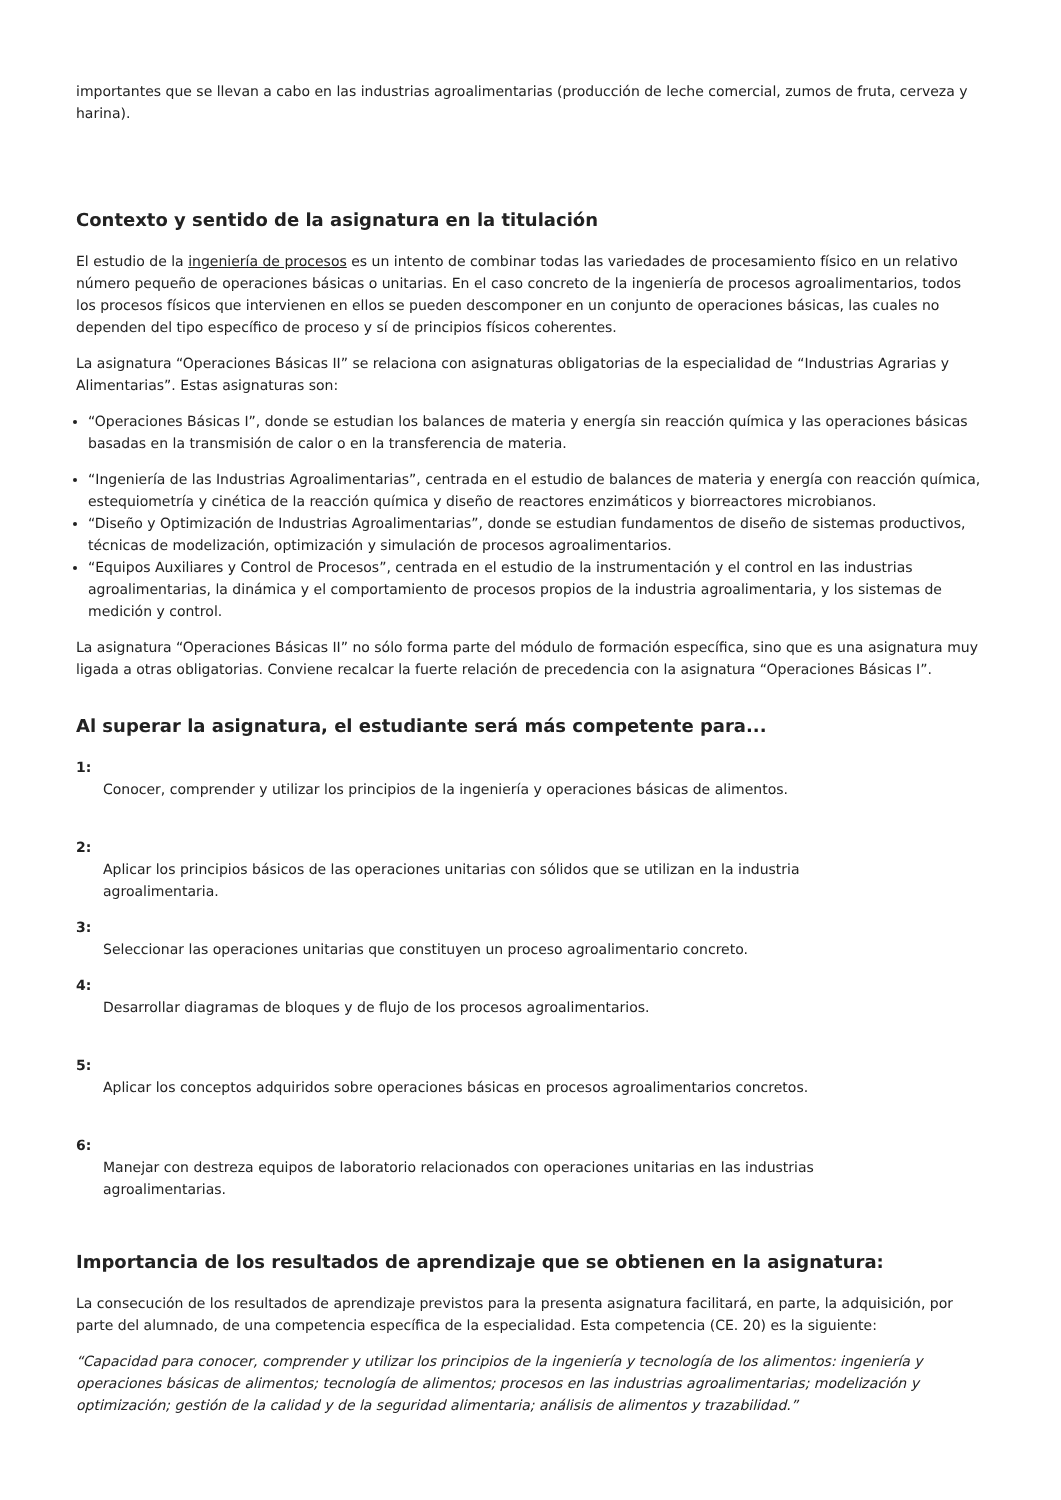importantes que se llevan a cabo en las industrias agroalimentarias (producción de leche comercial, zumos de fruta, cerveza y harina).
Contexto y sentido de la asignatura en la titulación
El estudio de la ingeniería de procesos es un intento de combinar todas las variedades de procesamiento físico en un relativo número pequeño de operaciones básicas o unitarias. En el caso concreto de la ingeniería de procesos agroalimentarios, todos los procesos físicos que intervienen en ellos se pueden descomponer en un conjunto de operaciones básicas, las cuales no dependen del tipo específico de proceso y sí de principios físicos coherentes.
La asignatura “Operaciones Básicas II” se relaciona con asignaturas obligatorias de la especialidad de “Industrias Agrarias y Alimentarias”. Estas asignaturas son:
“Operaciones Básicas I”, donde se estudian los balances de materia y energía sin reacción química y las operaciones básicas basadas en la transmisión de calor o en la transferencia de materia.
“Ingeniería de las Industrias Agroalimentarias”, centrada en el estudio de balances de materia y energía con reacción química, estequiometría y cinética de la reacción química y diseño de reactores enzimáticos y biorreactores microbianos.
“Diseño y Optimización de Industrias Agroalimentarias”, donde se estudian fundamentos de diseño de sistemas productivos, técnicas de modelización, optimización y simulación de procesos agroalimentarios.
“Equipos Auxiliares y Control de Procesos”, centrada en el estudio de la instrumentación y el control en las industrias agroalimentarias, la dinámica y el comportamiento de procesos propios de la industria agroalimentaria, y los sistemas de medición y control.
La asignatura “Operaciones Básicas II” no sólo forma parte del módulo de formación específica, sino que es una asignatura muy ligada a otras obligatorias. Conviene recalcar la fuerte relación de precedencia con la asignatura “Operaciones Básicas I”.
Al superar la asignatura, el estudiante será más competente para...
1:
Conocer, comprender y utilizar los principios de la ingeniería y operaciones básicas de alimentos.
2:
Aplicar los principios básicos de las operaciones unitarias con sólidos que se utilizan en la industria
agroalimentaria.
3:
Seleccionar las operaciones unitarias que constituyen un proceso agroalimentario concreto.
4:
Desarrollar diagramas de bloques y de flujo de los procesos agroalimentarios.
5:
Aplicar los conceptos adquiridos sobre operaciones básicas en procesos agroalimentarios concretos.
6:
Manejar con destreza equipos de laboratorio relacionados con operaciones unitarias en las industrias
agroalimentarias.
Importancia de los resultados de aprendizaje que se obtienen en la asignatura:
La consecución de los resultados de aprendizaje previstos para la presenta asignatura facilitará, en parte, la adquisición, por parte del alumnado, de una competencia específica de la especialidad. Esta competencia (CE. 20) es la siguiente:
“Capacidad para conocer, comprender y utilizar los principios de la ingeniería y tecnología de los alimentos: ingeniería y operaciones básicas de alimentos; tecnología de alimentos; procesos en las industrias agroalimentarias; modelización y optimización; gestión de la calidad y de la seguridad alimentaria; análisis de alimentos y trazabilidad.”